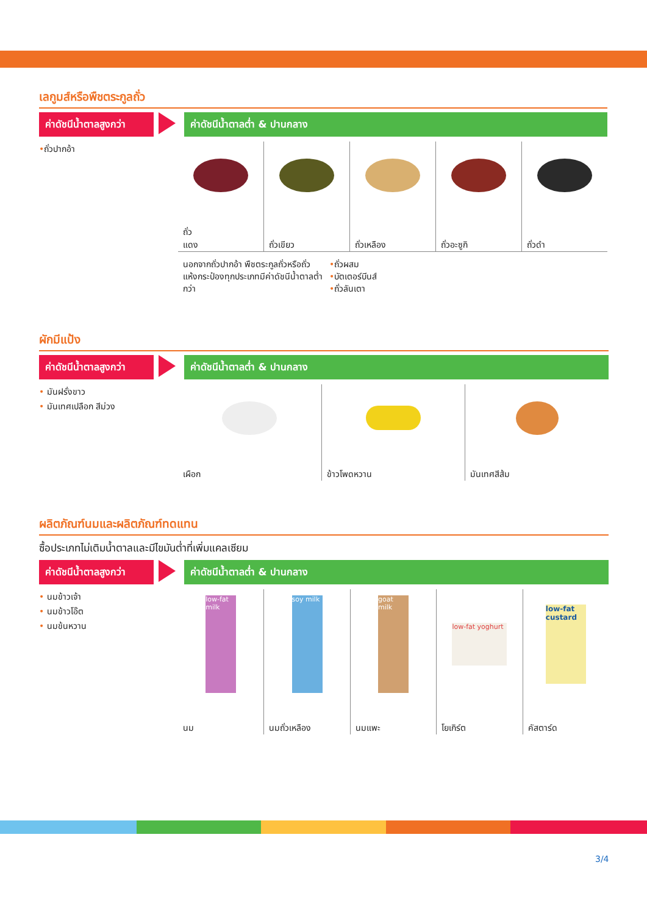เลกูมส์หรือพืชตระกูลถั่ว
ค่าดัชนีน้ำตาลสูงกว่า
ค่าดัชนีน้ำตาลต่ำ & ปานกลาง
•ถั่วปากอ้า
ถั่ว
แดง
ถั่วเขียว ถั่วเหลือง ถั่วอะซูกิ ถั่วดำ
นอกจากถั่วปากอ้า พืชตระกูลถั่วหรือถั่วแห้งกระป๋องทุกประเภทมีค่าดัชนีน้ำตาลต่ำกว่า
•ถั่วผสม
•บัตเตอร์บีนส์
•ถั่วลันเตา
ผักมีแป้ง
ค่าดัชนีน้ำตาลสูงกว่า
ค่าดัชนีน้ำตาลต่ำ & ปานกลาง
• มันฝรั่งขาว
• มันเทศเปลือก สีม่วง
เผือก ข้าวโพดหวาน มันเทศสีส้ม
ผลิตภัณฑ์นมและผลิตภัณฑ์ทดแทน
ซื้อประเภทไม่เติมน้ำตาลและมีไขมันต่ำที่เพิ่มแคลเซียม
ค่าดัชนีน้ำตาลสูงกว่า
ค่าดัชนีน้ำตาลต่ำ & ปานกลาง
• นมข้าวเจ้า
• นมข้าวโอ๊ต
• นมข้นหวาน
low-fat milk
นม
soy milk
นมถั่วเหลือง
goat milk
นมแพะ
low-fat yoghurt
โยเกิร์ต
low-fat custard
คัสตาร์ด
3/4